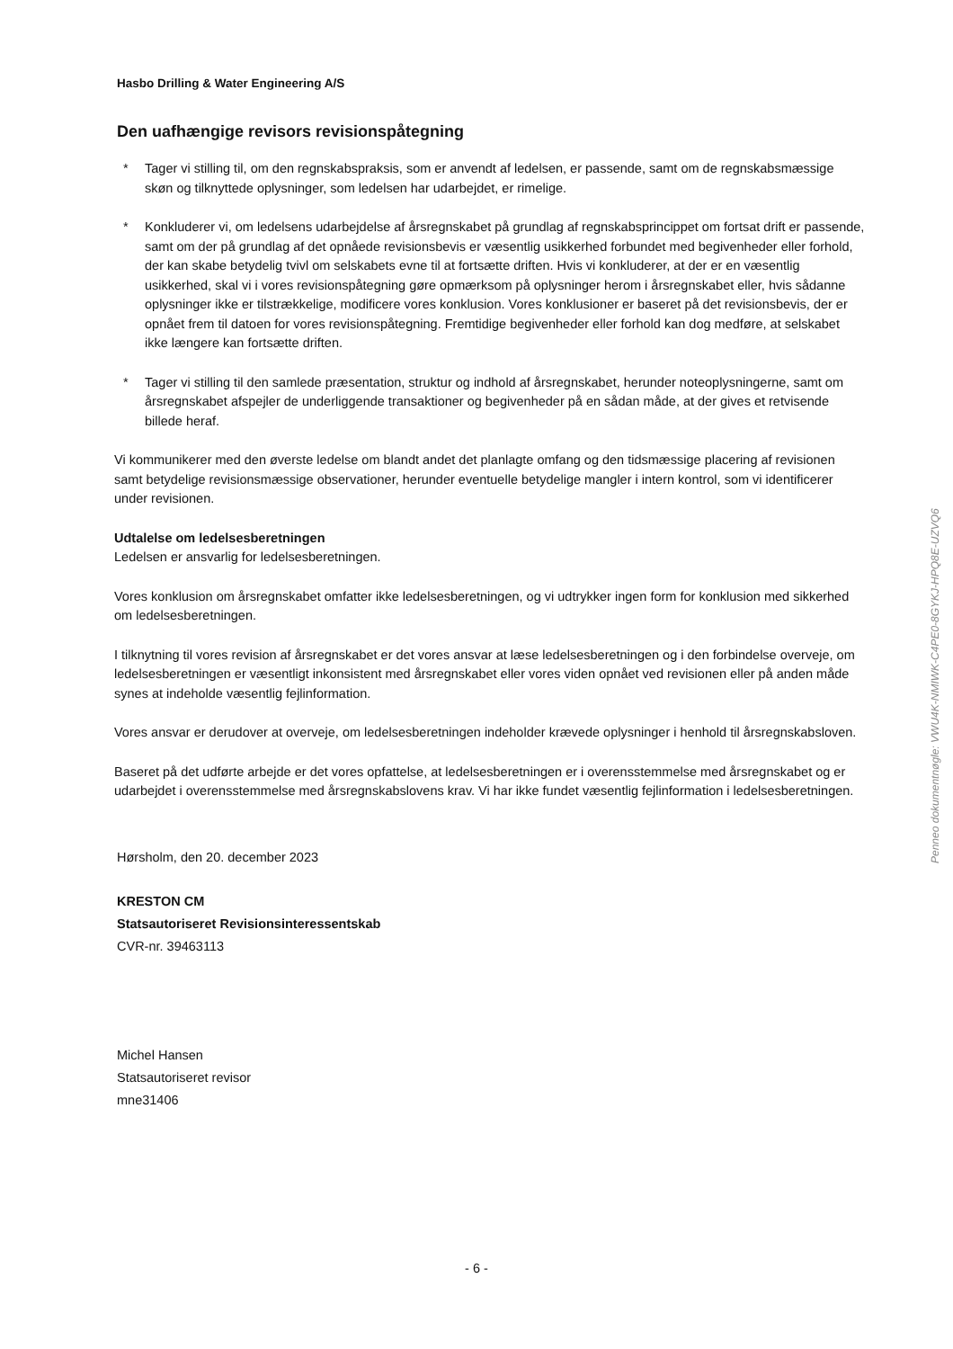Hasbo Drilling & Water Engineering A/S
Den uafhængige revisors revisionspåtegning
* Tager vi stilling til, om den regnskabspraksis, som er anvendt af ledelsen, er passende, samt om de regnskabsmæssige skøn og tilknyttede oplysninger, som ledelsen har udarbejdet, er rimelige.
* Konkluderer vi, om ledelsens udarbejdelse af årsregnskabet på grundlag af regnskabsprincippet om fortsat drift er passende, samt om der på grundlag af det opnåede revisionsbevis er væsentlig usikkerhed forbundet med begivenheder eller forhold, der kan skabe betydelig tvivl om selskabets evne til at fortsætte driften. Hvis vi konkluderer, at der er en væsentlig usikkerhed, skal vi i vores revisionspåtegning gøre opmærksom på oplysninger herom i årsregnskabet eller, hvis sådanne oplysninger ikke er tilstrækkelige, modificere vores konklusion. Vores konklusioner er baseret på det revisionsbevis, der er opnået frem til datoen for vores revisionspåtegning. Fremtidige begivenheder eller forhold kan dog medføre, at selskabet ikke længere kan fortsætte driften.
* Tager vi stilling til den samlede præsentation, struktur og indhold af årsregnskabet, herunder noteoplysningerne, samt om årsregnskabet afspejler de underliggende transaktioner og begivenheder på en sådan måde, at der gives et retvisende billede heraf.
Vi kommunikerer med den øverste ledelse om blandt andet det planlagte omfang og den tidsmæssige placering af revisionen samt betydelige revisionsmæssige observationer, herunder eventuelle betydelige mangler i intern kontrol, som vi identificerer under revisionen.
Udtalelse om ledelsesberetningen
Ledelsen er ansvarlig for ledelsesberetningen.
Vores konklusion om årsregnskabet omfatter ikke ledelsesberetningen, og vi udtrykker ingen form for konklusion med sikkerhed om ledelsesberetningen.
I tilknytning til vores revision af årsregnskabet er det vores ansvar at læse ledelsesberetningen og i den forbindelse overveje, om ledelsesberetningen er væsentligt inkonsistent med årsregnskabet eller vores viden opnået ved revisionen eller på anden måde synes at indeholde væsentlig fejlinformation.
Vores ansvar er derudover at overveje, om ledelsesberetningen indeholder krævede oplysninger i henhold til årsregnskabsloven.
Baseret på det udførte arbejde er det vores opfattelse, at ledelsesberetningen er i overensstemmelse med årsregnskabet og er udarbejdet i overensstemmelse med årsregnskabslovens krav. Vi har ikke fundet væsentlig fejlinformation i ledelsesberetningen.
Hørsholm, den 20. december 2023
KRESTON CM
Statsautoriseret Revisionsinteressentskab
CVR-nr. 39463113
Michel Hansen
Statsautoriseret revisor
mne31406
- 6 -
Penneo dokumentnøgle: VWU4K-NMIWK-C4PE0-8GYKJ-HPQ8E-UZVQ6